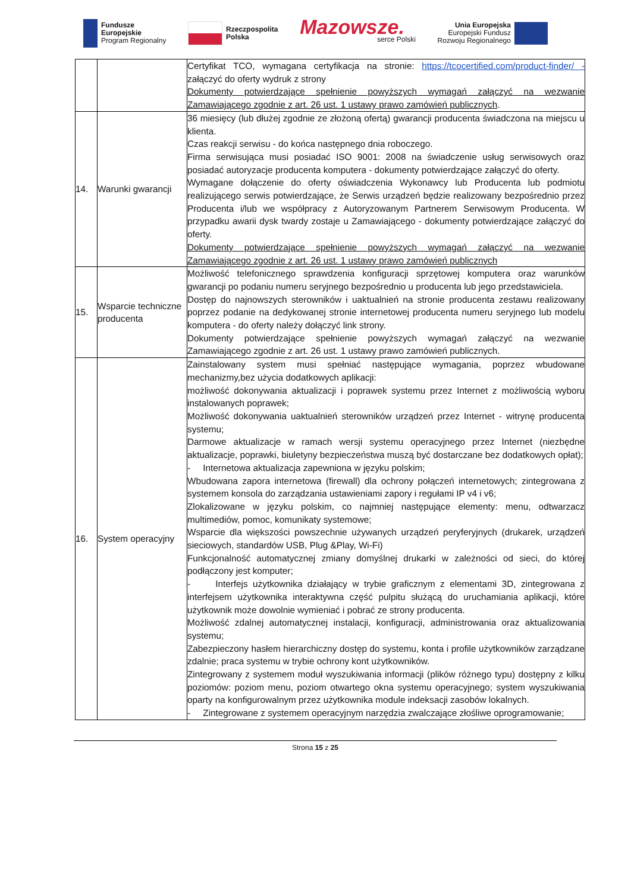Fundusze
Europejskie
Program Regionalny
Rzeczpospolita
Polska
Mazowsze.
serce Polski
Unia Europejska
Europejski Fundusz
Rozwoju Regionalnego
| | | Certyfikat TCO, wymagana certyfikacja na stronie: https://tcocertified.com/product-finder/ - załączyć do oferty wydruk z strony Dokumenty potwierdzające spełnienie powyższych wymagań załączyć na wezwanie Zamawiającego zgodnie z art. 26 ust. 1 ustawy prawo zamówień publicznych . |
| 14. | Warunki gwarancji | 36 miesięcy (lub dłużej zgodnie ze złożoną ofertą) gwarancji producenta świadczona na miejscu u klienta. Czas reakcji serwisu - do końca następnego dnia roboczego. Firma serwisująca musi posiadać ISO 9001: 2008 na świadczenie usług serwisowych oraz posiadać autoryzacje producenta komputera - dokumenty potwierdzające załączyć do oferty. Wymagane dołączenie do oferty oświadczenia Wykonawcy lub Producenta lub podmiotu realizującego serwis potwierdzające, że Serwis urządzeń będzie realizowany bezpośrednio przez Producenta i/lub we współpracy z Autoryzowanym Partnerem Serwisowym Producenta. W przypadku awarii dysk twardy zostaje u Zamawiającego - dokumenty potwierdzające załączyć do oferty. Dokumenty potwierdzające spełnienie powyższych wymagań załączyć na wezwanie Zamawiającego zgodnie z art. 26 ust. 1 ustawy prawo zamówień publicznych |
| 15. | Wsparcie techniczne producenta | Możliwość telefonicznego sprawdzenia konfiguracji sprzętowej komputera oraz warunków gwarancji po podaniu numeru seryjnego bezpośrednio u producenta lub jego przedstawiciela. Dostęp do najnowszych sterowników i uaktualnień na stronie producenta zestawu realizowany poprzez podanie na dedykowanej stronie internetowej producenta numeru seryjnego lub modelu komputera - do oferty należy dołączyć link strony. Dokumenty potwierdzające spełnienie powyższych wymagań załączyć na wezwanie Zamawiającego zgodnie z art. 26 ust. 1 ustawy prawo zamówień publicznych. |
| 16. | System operacyjny | Zainstalowany system musi spełniać następujące wymagania, poprzez wbudowane mechanizmy,bez użycia dodatkowych aplikacji: możliwość dokonywania aktualizacji i poprawek systemu przez Internet z możliwością wyboru instalowanych poprawek; Możliwość dokonywania uaktualnień sterowników urządzeń przez Internet - witrynę producenta systemu; Darmowe aktualizacje w ramach wersji systemu operacyjnego przez Internet (niezbędne aktualizacje, poprawki, biuletyny bezpieczeństwa muszą być dostarczane bez dodatkowych opłat); - Internetowa aktualizacja zapewniona w języku polskim; Wbudowana zapora internetowa (firewall) dla ochrony połączeń internetowych; zintegrowana z systemem konsola do zarządzania ustawieniami zapory i regułami IP v4 i v6; Zlokalizowane w języku polskim, co najmniej następujące elementy: menu, odtwarzacz multimediów, pomoc, komunikaty systemowe; Wsparcie dla większości powszechnie używanych urządzeń peryferyjnych (drukarek, urządzeń sieciowych, standardów USB, Plug &Play, Wi-Fi) Funkcjonalność automatycznej zmiany domyślnej drukarki w zależności od sieci, do której podłączony jest komputer; - Interfejs użytkownika działający w trybie graficznym z elementami 3D, zintegrowana z interfejsem użytkownika interaktywna część pulpitu służącą do uruchamiania aplikacji, które użytkownik może dowolnie wymieniać i pobrać ze strony producenta. Możliwość zdalnej automatycznej instalacji, konfiguracji, administrowania oraz aktualizowania systemu; Zabezpieczony hasłem hierarchiczny dostęp do systemu, konta i profile użytkowników zarządzane zdalnie; praca systemu w trybie ochrony kont użytkowników. Zintegrowany z systemem moduł wyszukiwania informacji (plików różnego typu) dostępny z kilku poziomów: poziom menu, poziom otwartego okna systemu operacyjnego; system wyszukiwania oparty na konfigurowalnym przez użytkownika module indeksacji zasobów lokalnych. - Zintegrowane z systemem operacyjnym narzędzia zwalczające złośliwe oprogramowanie; |
Strona 15 z 25